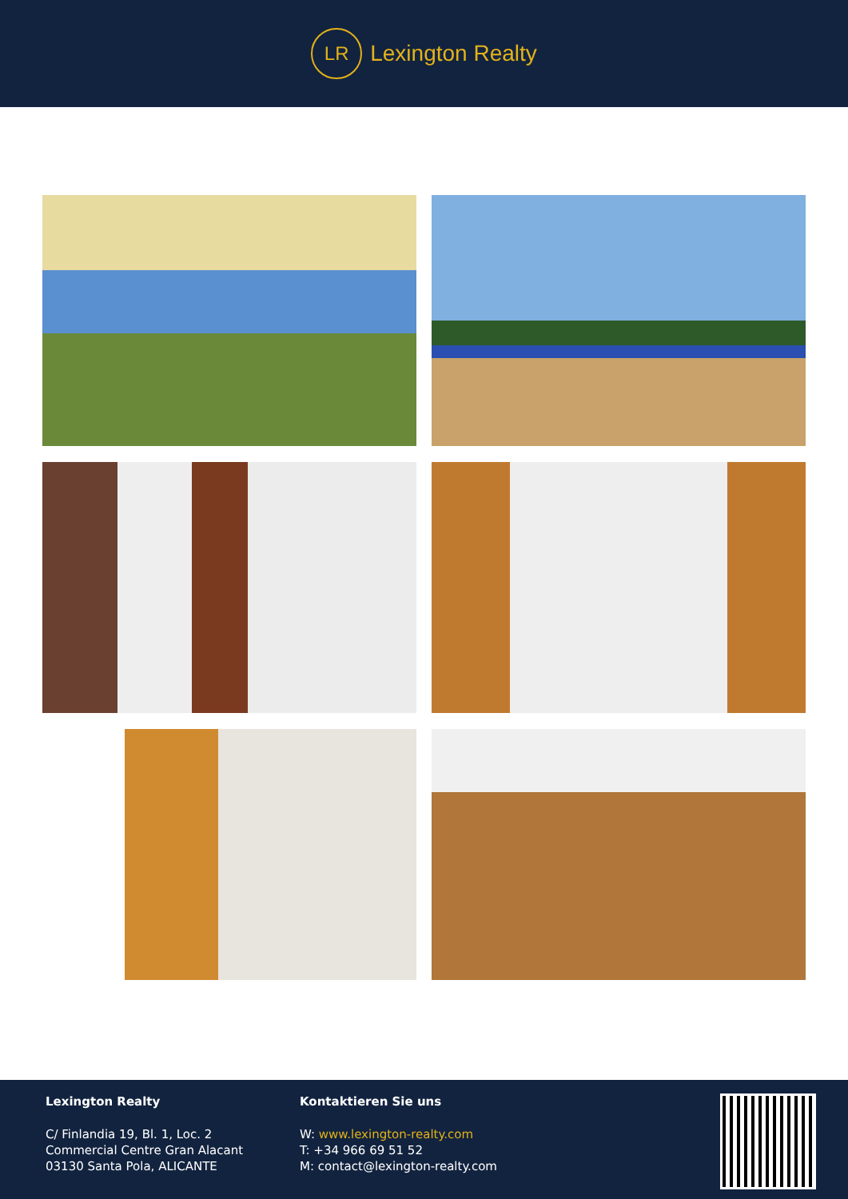LR
Lexington Realty
Lexington Realty
C/ Finlandia 19, Bl. 1, Loc. 2
Commercial Centre Gran Alacant
03130 Santa Pola, ALICANTE
Kontaktieren Sie uns
W: www.lexington-realty.com
T: +34 966 69 51 52
M: contact@lexington-realty.com